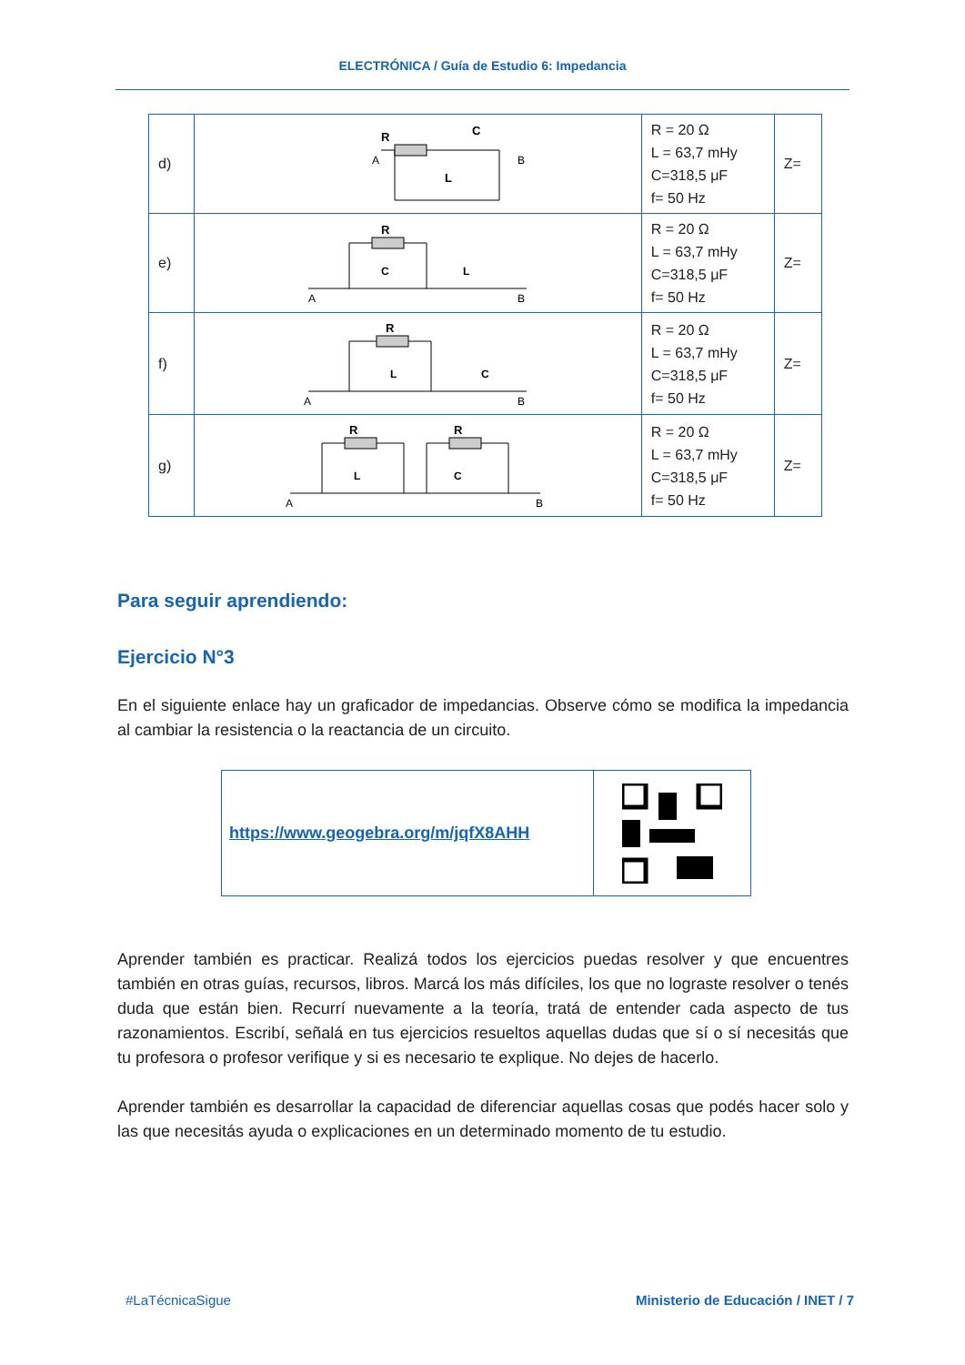ELECTRÓNICA / Guía de Estudio 6: Impedancia
| d) | R C L A B | R = 20 Ω L = 63,7 mHy C=318,5 μF f= 50 Hz | Z= |
| e) | R C L A B | R = 20 Ω L = 63,7 mHy C=318,5 μF f= 50 Hz | Z= |
| f) | R L C A B | R = 20 Ω L = 63,7 mHy C=318,5 μF f= 50 Hz | Z= |
| g) | R R L C A B | R = 20 Ω L = 63,7 mHy C=318,5 μF f= 50 Hz | Z= |
Para seguir aprendiendo:
Ejercicio N°3
En el siguiente enlace hay un graficador de impedancias. Observe cómo se modifica la impedancia al cambiar la resistencia o la reactancia de un circuito.
| https://www.geogebra.org/m/jqfX8AHH | |
Aprender también es practicar. Realizá todos los ejercicios puedas resolver y que encuentres también en otras guías, recursos, libros. Marcá los más difíciles, los que no lograste resolver o tenés duda que están bien. Recurrí nuevamente a la teoría, tratá de entender cada aspecto de tus razonamientos. Escribí, señalá en tus ejercicios resueltos aquellas dudas que sí o sí necesitás que tu profesora o profesor verifique y si es necesario te explique. No dejes de hacerlo.
Aprender también es desarrollar la capacidad de diferenciar aquellas cosas que podés hacer solo y las que necesitás ayuda o explicaciones en un determinado momento de tu estudio.
#LaTécnicaSigue Ministerio de Educación / INET / 7